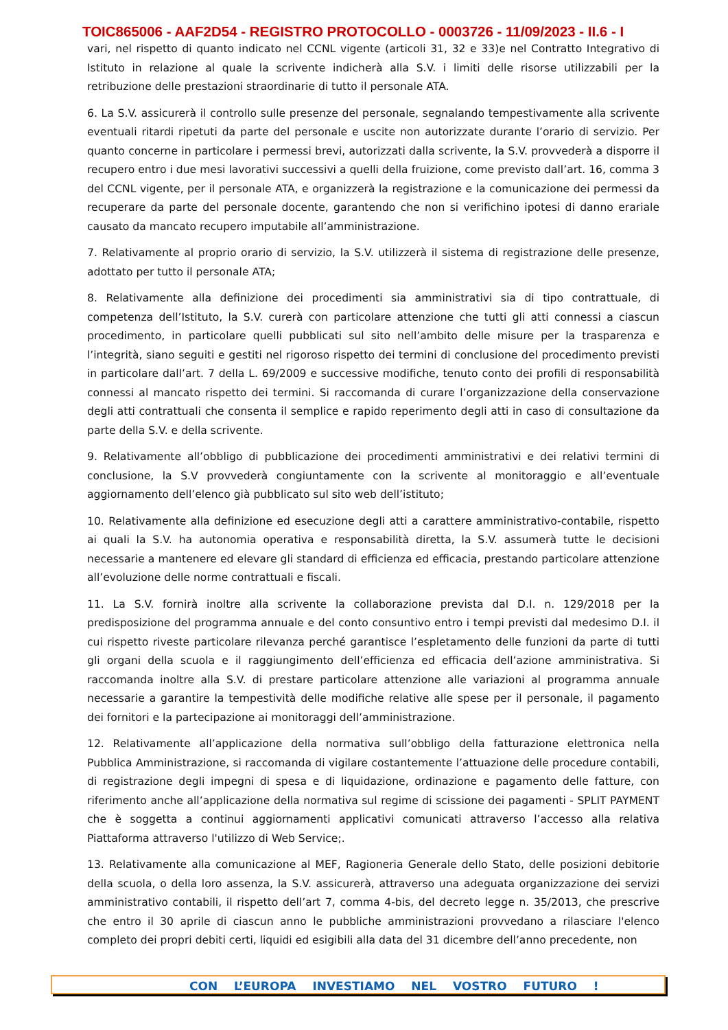TOIC865006 - AAF2D54 - REGISTRO PROTOCOLLO - 0003726 - 11/09/2023 - II.6 - I
vari, nel rispetto di quanto indicato nel CCNL vigente (articoli 31, 32 e 33)e nel Contratto Integrativo di Istituto in relazione al quale la scrivente indicherà alla S.V. i limiti delle risorse utilizzabili per la retribuzione delle prestazioni straordinarie di tutto il personale ATA.
6. La S.V. assicurerà il controllo sulle presenze del personale, segnalando tempestivamente alla scrivente eventuali ritardi ripetuti da parte del personale e uscite non autorizzate durante l’orario di servizio. Per quanto concerne in particolare i permessi brevi, autorizzati dalla scrivente, la S.V. provvederà a disporre il recupero entro i due mesi lavorativi successivi a quelli della fruizione, come previsto dall’art. 16, comma 3 del CCNL vigente, per il personale ATA, e organizzerà la registrazione e la comunicazione dei permessi da recuperare da parte del personale docente, garantendo che non si verifichino ipotesi di danno erariale causato da mancato recupero imputabile all’amministrazione.
7. Relativamente al proprio orario di servizio, la S.V. utilizzerà il sistema di registrazione delle presenze, adottato per tutto il personale ATA;
8. Relativamente alla definizione dei procedimenti sia amministrativi sia di tipo contrattuale, di competenza dell’Istituto, la S.V. curerà con particolare attenzione che tutti gli atti connessi a ciascun procedimento, in particolare quelli pubblicati sul sito nell’ambito delle misure per la trasparenza e l’integrità, siano seguiti e gestiti nel rigoroso rispetto dei termini di conclusione del procedimento previsti in particolare dall’art. 7 della L. 69/2009 e successive modifiche, tenuto conto dei profili di responsabilità connessi al mancato rispetto dei termini. Si raccomanda di curare l’organizzazione della conservazione degli atti contrattuali che consenta il semplice e rapido reperimento degli atti in caso di consultazione da parte della S.V. e della scrivente.
9. Relativamente all’obbligo di pubblicazione dei procedimenti amministrativi e dei relativi termini di conclusione, la S.V provvederà congiuntamente con la scrivente al monitoraggio e all’eventuale aggiornamento dell’elenco già pubblicato sul sito web dell’istituto;
10. Relativamente alla definizione ed esecuzione degli atti a carattere amministrativo-contabile, rispetto ai quali la S.V. ha autonomia operativa e responsabilità diretta, la S.V. assumerà tutte le decisioni necessarie a mantenere ed elevare gli standard di efficienza ed efficacia, prestando particolare attenzione all’evoluzione delle norme contrattuali e fiscali.
11. La S.V. fornirà inoltre alla scrivente la collaborazione prevista dal D.I. n. 129/2018 per la predisposizione del programma annuale e del conto consuntivo entro i tempi previsti dal medesimo D.I. il cui rispetto riveste particolare rilevanza perché garantisce l’espletamento delle funzioni da parte di tutti gli organi della scuola e il raggiungimento dell’efficienza ed efficacia dell’azione amministrativa. Si raccomanda inoltre alla S.V. di prestare particolare attenzione alle variazioni al programma annuale necessarie a garantire la tempestività delle modifiche relative alle spese per il personale, il pagamento dei fornitori e la partecipazione ai monitoraggi dell’amministrazione.
12. Relativamente all’applicazione della normativa sull’obbligo della fatturazione elettronica nella Pubblica Amministrazione, si raccomanda di vigilare costantemente l’attuazione delle procedure contabili, di registrazione degli impegni di spesa e di liquidazione, ordinazione e pagamento delle fatture, con riferimento anche all’applicazione della normativa sul regime di scissione dei pagamenti - SPLIT PAYMENT che è soggetta a continui aggiornamenti applicativi comunicati attraverso l’accesso alla relativa Piattaforma attraverso l'utilizzo di Web Service;.
13. Relativamente alla comunicazione al MEF, Ragioneria Generale dello Stato, delle posizioni debitorie della scuola, o della loro assenza, la S.V. assicurerà, attraverso una adeguata organizzazione dei servizi amministrativo contabili, il rispetto dell’art 7, comma 4-bis, del decreto legge n. 35/2013, che prescrive che entro il 30 aprile di ciascun anno le pubbliche amministrazioni provvedano a rilasciare l'elenco completo dei propri debiti certi, liquidi ed esigibili alla data del 31 dicembre dell’anno precedente, non
CON L’EUROPA INVESTIAMO NEL VOSTRO FUTURO !